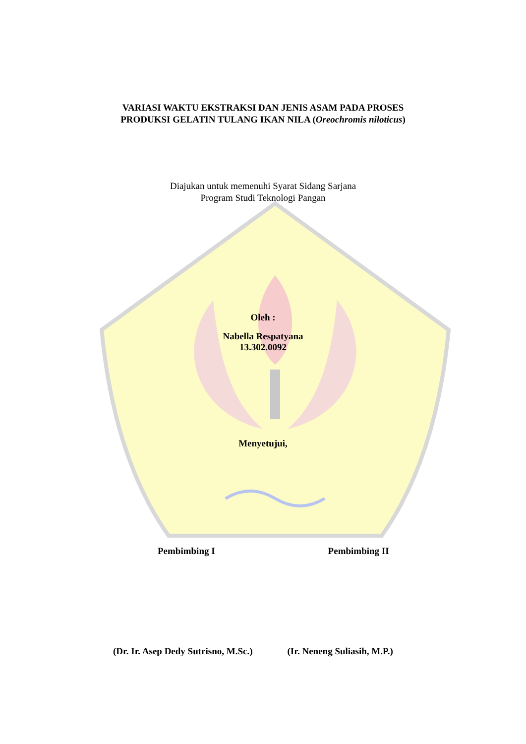VARIASI WAKTU EKSTRAKSI DAN JENIS ASAM PADA PROSES
PRODUKSI GELATIN TULANG IKAN NILA (Oreochromis niloticus)
Diajukan untuk memenuhi Syarat Sidang Sarjana
Program Studi Teknologi Pangan
Oleh :
Nabella Respatyana
13.302.0092
Menyetujui,
Pembimbing I Pembimbing II
(Dr. Ir. Asep Dedy Sutrisno, M.Sc.) (Ir. Neneng Suliasih, M.P.)